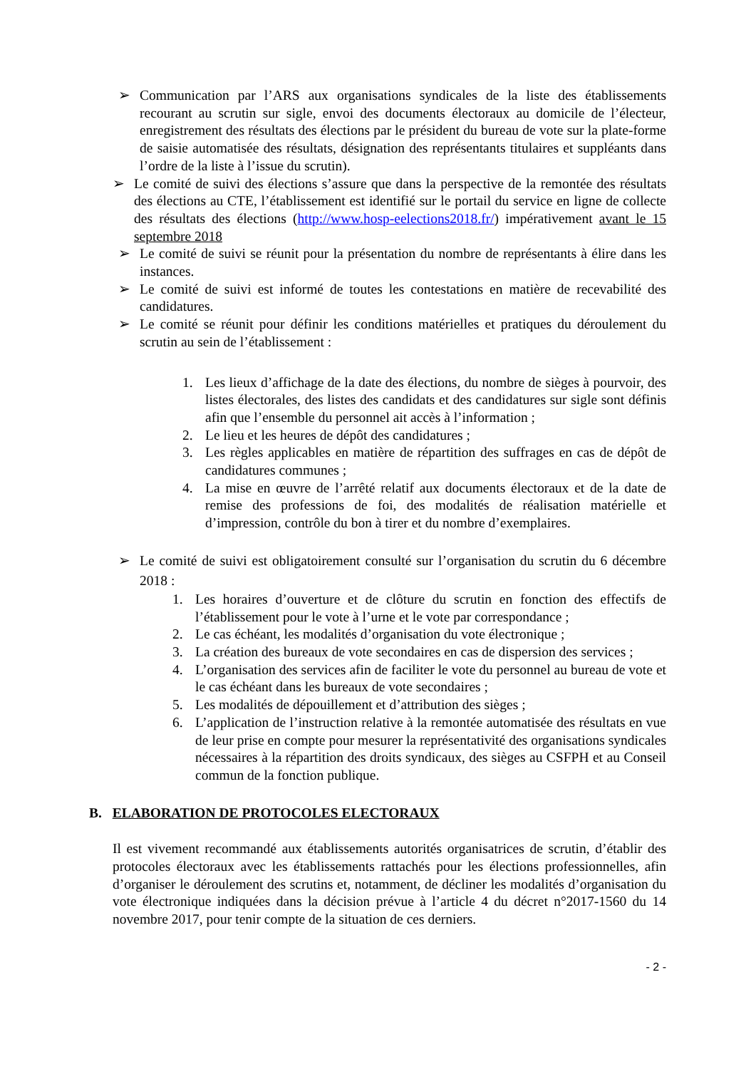➢ Communication par l’ARS aux organisations syndicales de la liste des établissements recourant au scrutin sur sigle, envoi des documents électoraux au domicile de l’électeur, enregistrement des résultats des élections par le président du bureau de vote sur la plate-forme de saisie automatisée des résultats, désignation des représentants titulaires et suppléants dans l’ordre de la liste à l’issue du scrutin).
➢ Le comité de suivi des élections s’assure que dans la perspective de la remontée des résultats des élections au CTE, l’établissement est identifié sur le portail du service en ligne de collecte des résultats des élections (http://www.hosp-eelections2018.fr/) impérativement avant le 15 septembre 2018
➢ Le comité de suivi se réunit pour la présentation du nombre de représentants à élire dans les instances.
➢ Le comité de suivi est informé de toutes les contestations en matière de recevabilité des candidatures.
➢ Le comité se réunit pour définir les conditions matérielles et pratiques du déroulement du scrutin au sein de l’établissement :
1. Les lieux d’affichage de la date des élections, du nombre de sièges à pourvoir, des listes électorales, des listes des candidats et des candidatures sur sigle sont définis afin que l’ensemble du personnel ait accès à l’information ;
2. Le lieu et les heures de dépôt des candidatures ;
3. Les règles applicables en matière de répartition des suffrages en cas de dépôt de candidatures communes ;
4. La mise en œuvre de l’arrêté relatif aux documents électoraux et de la date de remise des professions de foi, des modalités de réalisation matérielle et d’impression, contrôle du bon à tirer et du nombre d’exemplaires.
➢ Le comité de suivi est obligatoirement consulté sur l’organisation du scrutin du 6 décembre 2018 :
1. Les horaires d’ouverture et de clôture du scrutin en fonction des effectifs de l’établissement pour le vote à l’urne et le vote par correspondance ;
2. Le cas échéant, les modalités d’organisation du vote électronique ;
3. La création des bureaux de vote secondaires en cas de dispersion des services ;
4. L’organisation des services afin de faciliter le vote du personnel au bureau de vote et le cas échéant dans les bureaux de vote secondaires ;
5. Les modalités de dépouillement et d’attribution des sièges ;
6. L’application de l’instruction relative à la remontée automatisée des résultats en vue de leur prise en compte pour mesurer la représentativité des organisations syndicales nécessaires à la répartition des droits syndicaux, des sièges au CSFPH et au Conseil commun de la fonction publique.
B. ELABORATION DE PROTOCOLES ELECTORAUX
Il est vivement recommandé aux établissements autorités organisatrices de scrutin, d’établir des protocoles électoraux avec les établissements rattachés pour les élections professionnelles, afin d’organiser le déroulement des scrutins et, notamment, de décliner les modalités d’organisation du vote électronique indiquées dans la décision prévue à l’article 4 du décret n°2017-1560 du 14 novembre 2017, pour tenir compte de la situation de ces derniers.
- 2 -